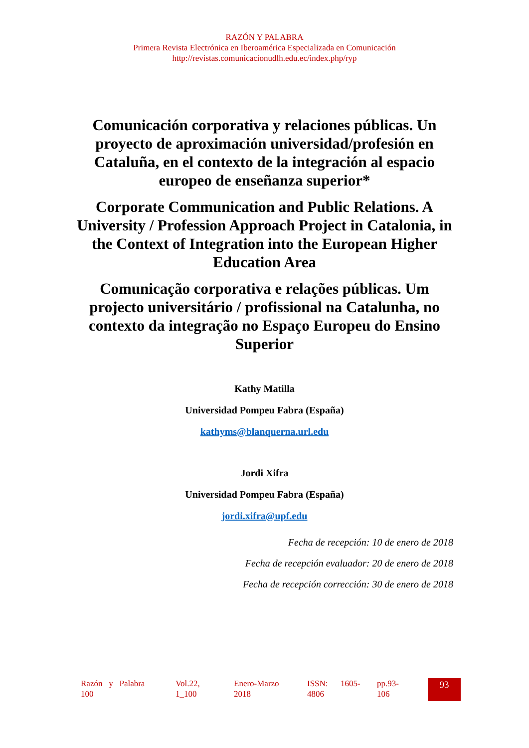RAZÓN Y PALABRA
Primera Revista Electrónica en Iberoamérica Especializada en Comunicación
http://revistas.comunicacionudlh.edu.ec/index.php/ryp
Comunicación corporativa y relaciones públicas. Un proyecto de aproximación universidad/profesión en Cataluña, en el contexto de la integración al espacio europeo de enseñanza superior*
Corporate Communication and Public Relations. A University / Profession Approach Project in Catalonia, in the Context of Integration into the European Higher Education Area
Comunicação corporativa e relações públicas. Um projecto universitário / profissional na Catalunha, no contexto da integração no Espaço Europeu do Ensino Superior
Kathy Matilla
Universidad Pompeu Fabra (España)
kathyms@blanquerna.url.edu
Jordi Xifra
Universidad Pompeu Fabra (España)
jordi.xifra@upf.edu
Fecha de recepción: 10 de enero de 2018
Fecha de recepción evaluador: 20 de enero de 2018
Fecha de recepción corrección: 30 de enero de 2018
Razón y Palabra
100
Vol.22,
1_100
Enero-Marzo
2018
ISSN: 1605-
4806
pp.93-
106
93